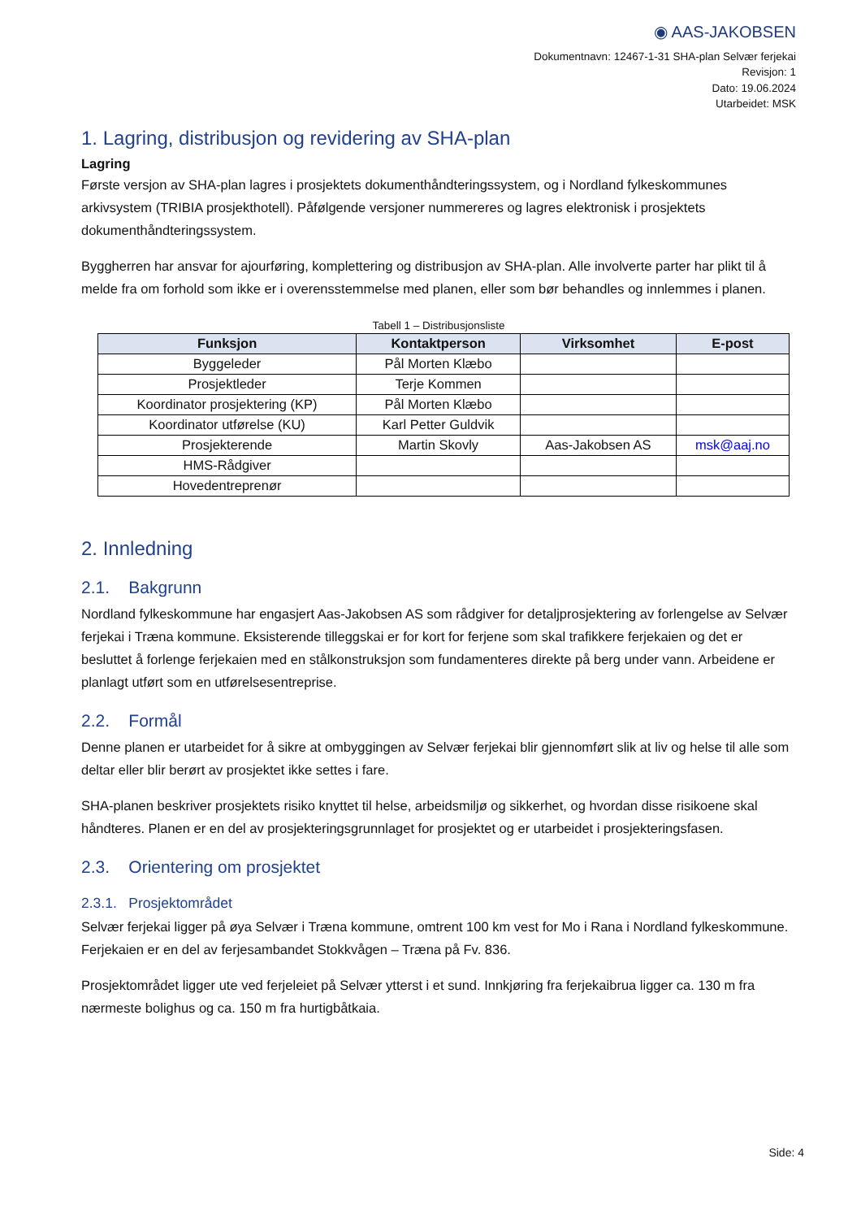◉ AAS-JAKOBSEN
Dokumentnavn: 12467-1-31 SHA-plan Selvær ferjekai
Revisjon: 1
Dato: 19.06.2024
Utarbeidet: MSK
1. Lagring, distribusjon og revidering av SHA-plan
Lagring
Første versjon av SHA-plan lagres i prosjektets dokumenthåndteringssystem, og i Nordland fylkeskommunes arkivsystem (TRIBIA prosjekthotell). Påfølgende versjoner nummereres og lagres elektronisk i prosjektets dokumenthåndteringssystem.
Byggherren har ansvar for ajourføring, komplettering og distribusjon av SHA-plan. Alle involverte parter har plikt til å melde fra om forhold som ikke er i overensstemmelse med planen, eller som bør behandles og innlemmes i planen.
Tabell 1 – Distribusjonsliste
| Funksjon | Kontaktperson | Virksomhet | E-post |
| --- | --- | --- | --- |
| Byggeleder | Pål Morten Klæbo | | |
| Prosjektleder | Terje Kommen | | |
| Koordinator prosjektering (KP) | Pål Morten Klæbo | | |
| Koordinator utførelse (KU) | Karl Petter Guldvik | | |
| Prosjekterende | Martin Skovly | Aas-Jakobsen AS | msk@aaj.no |
| HMS-Rådgiver | | | |
| Hovedentreprenør | | | |
2. Innledning
2.1. Bakgrunn
Nordland fylkeskommune har engasjert Aas-Jakobsen AS som rådgiver for detaljprosjektering av forlengelse av Selvær ferjekai i Træna kommune. Eksisterende tilleggskai er for kort for ferjene som skal trafikkere ferjekaien og det er besluttet å forlenge ferjekaien med en stålkonstruksjon som fundamenteres direkte på berg under vann. Arbeidene er planlagt utført som en utførelsesentreprise.
2.2. Formål
Denne planen er utarbeidet for å sikre at ombyggingen av Selvær ferjekai blir gjennomført slik at liv og helse til alle som deltar eller blir berørt av prosjektet ikke settes i fare.
SHA-planen beskriver prosjektets risiko knyttet til helse, arbeidsmiljø og sikkerhet, og hvordan disse risikoene skal håndteres. Planen er en del av prosjekteringsgrunnlaget for prosjektet og er utarbeidet i prosjekteringsfasen.
2.3. Orientering om prosjektet
2.3.1. Prosjektområdet
Selvær ferjekai ligger på øya Selvær i Træna kommune, omtrent 100 km vest for Mo i Rana i Nordland fylkeskommune. Ferjekaien er en del av ferjesambandet Stokkvågen – Træna på Fv. 836.
Prosjektområdet ligger ute ved ferjeleiet på Selvær ytterst i et sund. Innkjøring fra ferjekaibrua ligger ca. 130 m fra nærmeste bolighus og ca. 150 m fra hurtigbåtkaia.
Side: 4